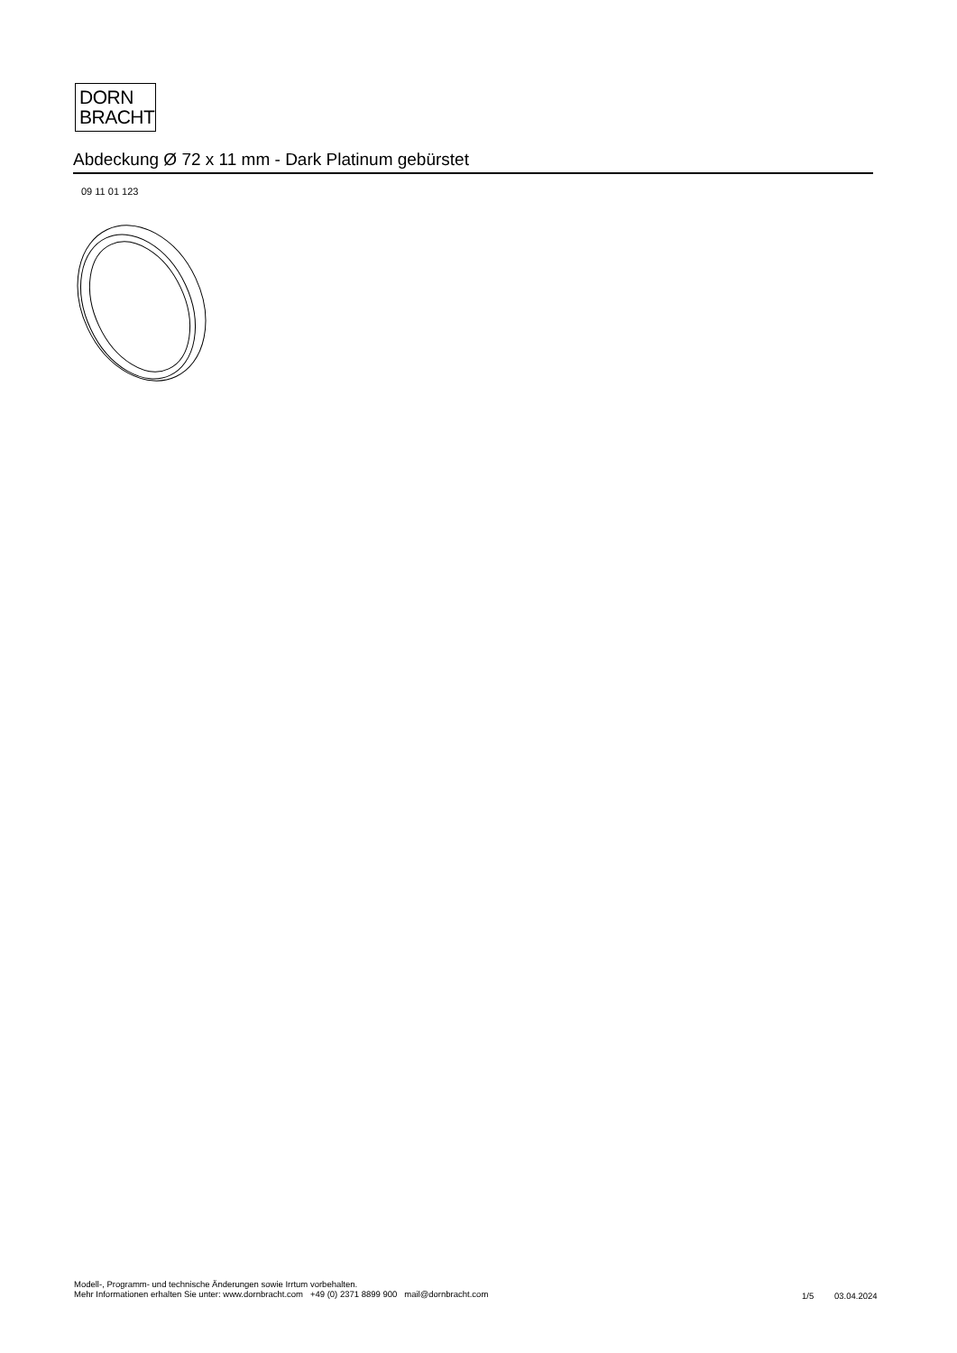DORN
BRACHT
Abdeckung Ø 72 x 11 mm - Dark Platinum gebürstet
09 11 01 123
Modell-, Programm- und technische Änderungen sowie Irrtum vorbehalten.
Mehr Informationen erhalten Sie unter: www.dornbracht.com +49 (0) 2371 8899 900 mail@dornbracht.com
1/5 03.04.2024